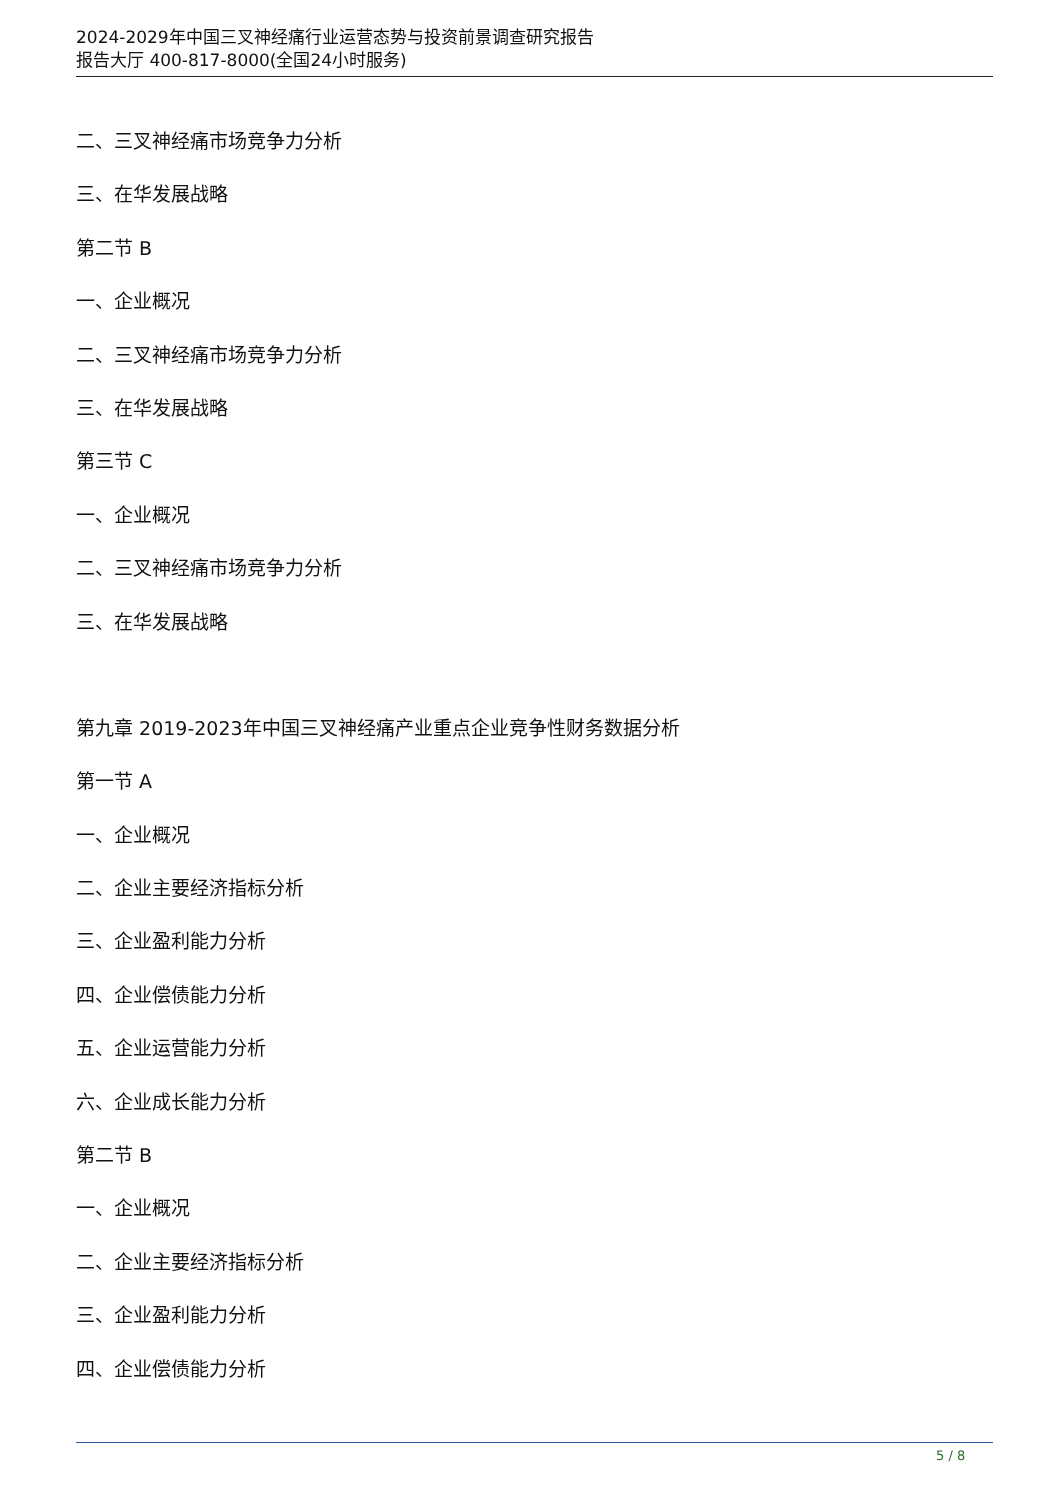2024-2029年中国三叉神经痛行业运营态势与投资前景调查研究报告
报告大厅 400-817-8000(全国24小时服务)
二、三叉神经痛市场竞争力分析
三、在华发展战略
第二节 B
一、企业概况
二、三叉神经痛市场竞争力分析
三、在华发展战略
第三节 C
一、企业概况
二、三叉神经痛市场竞争力分析
三、在华发展战略
第九章 2019-2023年中国三叉神经痛产业重点企业竞争性财务数据分析
第一节 A
一、企业概况
二、企业主要经济指标分析
三、企业盈利能力分析
四、企业偿债能力分析
五、企业运营能力分析
六、企业成长能力分析
第二节 B
一、企业概况
二、企业主要经济指标分析
三、企业盈利能力分析
四、企业偿债能力分析
5 / 8